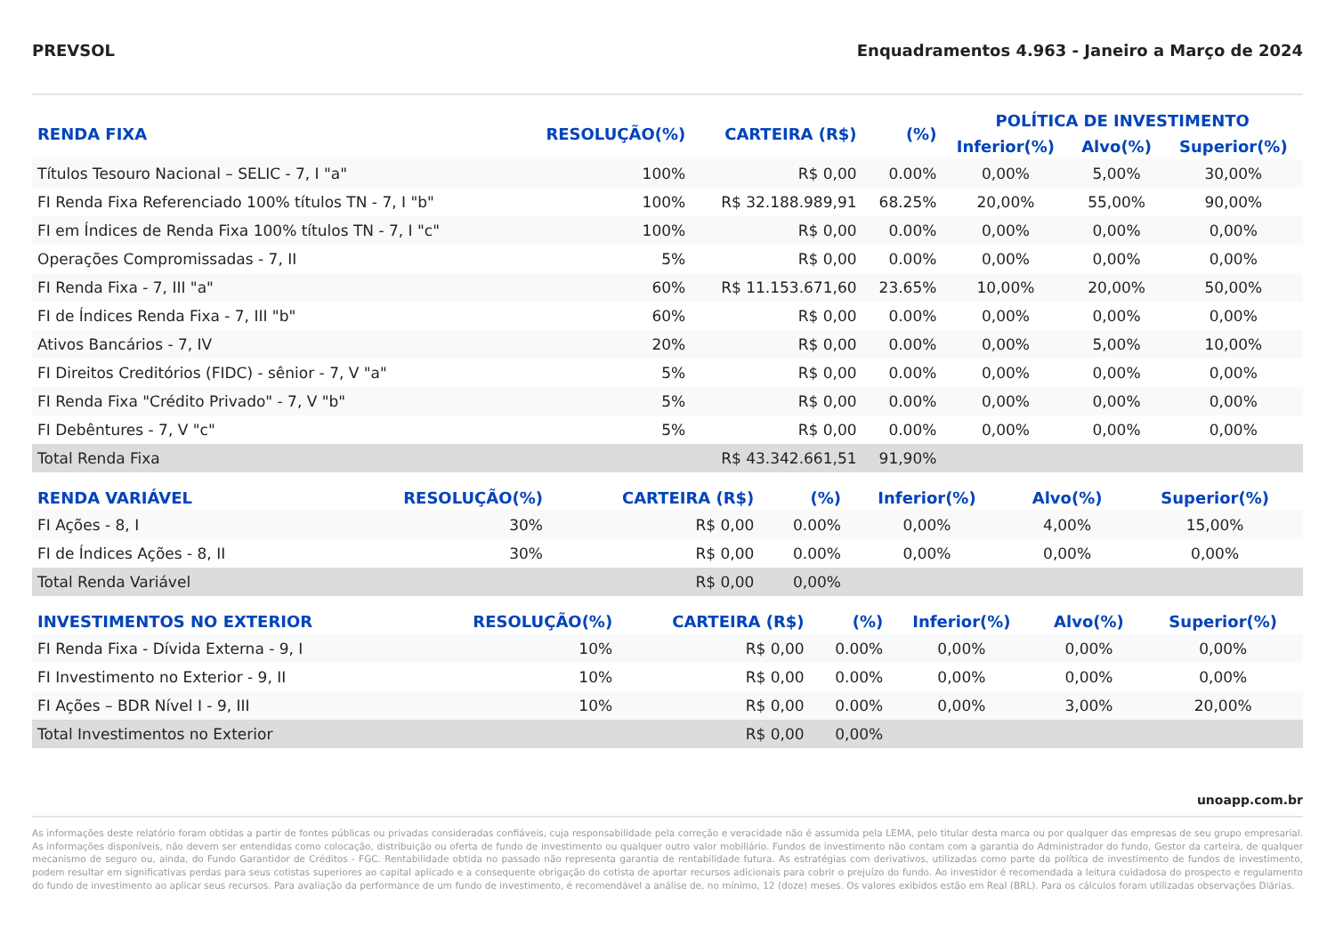PREVSOL Enquadramentos 4.963 - Janeiro a Março de 2024
| RENDA FIXA | RESOLUÇÃO(%) | CARTEIRA (R$) | (%) | POLÍTICA DE INVESTIMENTO | | |
| --- | --- | --- | --- | --- | --- | --- |
| | | | | Inferior(%) | Alvo(%) | Superior(%) |
| Títulos Tesouro Nacional – SELIC - 7, I "a" | 100% | R$ 0,00 | 0.00% | 0,00% | 5,00% | 30,00% |
| FI Renda Fixa Referenciado 100% títulos TN - 7, I "b" | 100% | R$ 32.188.989,91 | 68.25% | 20,00% | 55,00% | 90,00% |
| FI em Índices de Renda Fixa 100% títulos TN - 7, I "c" | 100% | R$ 0,00 | 0.00% | 0,00% | 0,00% | 0,00% |
| Operações Compromissadas - 7, II | 5% | R$ 0,00 | 0.00% | 0,00% | 0,00% | 0,00% |
| FI Renda Fixa - 7, III "a" | 60% | R$ 11.153.671,60 | 23.65% | 10,00% | 20,00% | 50,00% |
| FI de Índices Renda Fixa - 7, III "b" | 60% | R$ 0,00 | 0.00% | 0,00% | 0,00% | 0,00% |
| Ativos Bancários - 7, IV | 20% | R$ 0,00 | 0.00% | 0,00% | 5,00% | 10,00% |
| FI Direitos Creditórios (FIDC) - sênior - 7, V "a" | 5% | R$ 0,00 | 0.00% | 0,00% | 0,00% | 0,00% |
| FI Renda Fixa "Crédito Privado" - 7, V "b" | 5% | R$ 0,00 | 0.00% | 0,00% | 0,00% | 0,00% |
| FI Debêntures - 7, V "c" | 5% | R$ 0,00 | 0.00% | 0,00% | 0,00% | 0,00% |
| Total Renda Fixa | | R$ 43.342.661,51 | 91,90% | | | |
| RENDA VARIÁVEL | RESOLUÇÃO(%) | CARTEIRA (R$) | (%) | Inferior(%) | Alvo(%) | Superior(%) |
| --- | --- | --- | --- | --- | --- | --- |
| FI Ações - 8, I | 30% | R$ 0,00 | 0.00% | 0,00% | 4,00% | 15,00% |
| FI de Índices Ações - 8, II | 30% | R$ 0,00 | 0.00% | 0,00% | 0,00% | 0,00% |
| Total Renda Variável | | R$ 0,00 | 0,00% | | | |
| INVESTIMENTOS NO EXTERIOR | RESOLUÇÃO(%) | CARTEIRA (R$) | (%) | Inferior(%) | Alvo(%) | Superior(%) |
| --- | --- | --- | --- | --- | --- | --- |
| FI Renda Fixa - Dívida Externa - 9, I | 10% | R$ 0,00 | 0.00% | 0,00% | 0,00% | 0,00% |
| FI Investimento no Exterior - 9, II | 10% | R$ 0,00 | 0.00% | 0,00% | 0,00% | 0,00% |
| FI Ações – BDR Nível I - 9, III | 10% | R$ 0,00 | 0.00% | 0,00% | 3,00% | 20,00% |
| Total Investimentos no Exterior | | R$ 0,00 | 0,00% | | | |
unoapp.com.br
As informações deste relatório foram obtidas a partir de fontes públicas ou privadas consideradas confiáveis, cuja responsabilidade pela correção e veracidade não é assumida pela LEMA, pelo titular desta marca ou por qualquer das empresas de seu grupo empresarial. As informações disponíveis, não devem ser entendidas como colocação, distribuição ou oferta de fundo de investimento ou qualquer outro valor mobiliário. Fundos de investimento não contam com a garantia do Administrador do fundo, Gestor da carteira, de qualquer mecanismo de seguro ou, ainda, do Fundo Garantidor de Créditos - FGC. Rentabilidade obtida no passado não representa garantia de rentabilidade futura. As estratégias com derivativos, utilizadas como parte da política de investimento de fundos de investimento, podem resultar em significativas perdas para seus cotistas superiores ao capital aplicado e a consequente obrigação do cotista de aportar recursos adicionais para cobrir o prejuízo do fundo. Ao investidor é recomendada a leitura cuidadosa do prospecto e regulamento do fundo de investimento ao aplicar seus recursos. Para avaliação da performance de um fundo de investimento, é recomendável a análise de, no mínimo, 12 (doze) meses. Os valores exibidos estão em Real (BRL). Para os cálculos foram utilizadas observações Diárias.